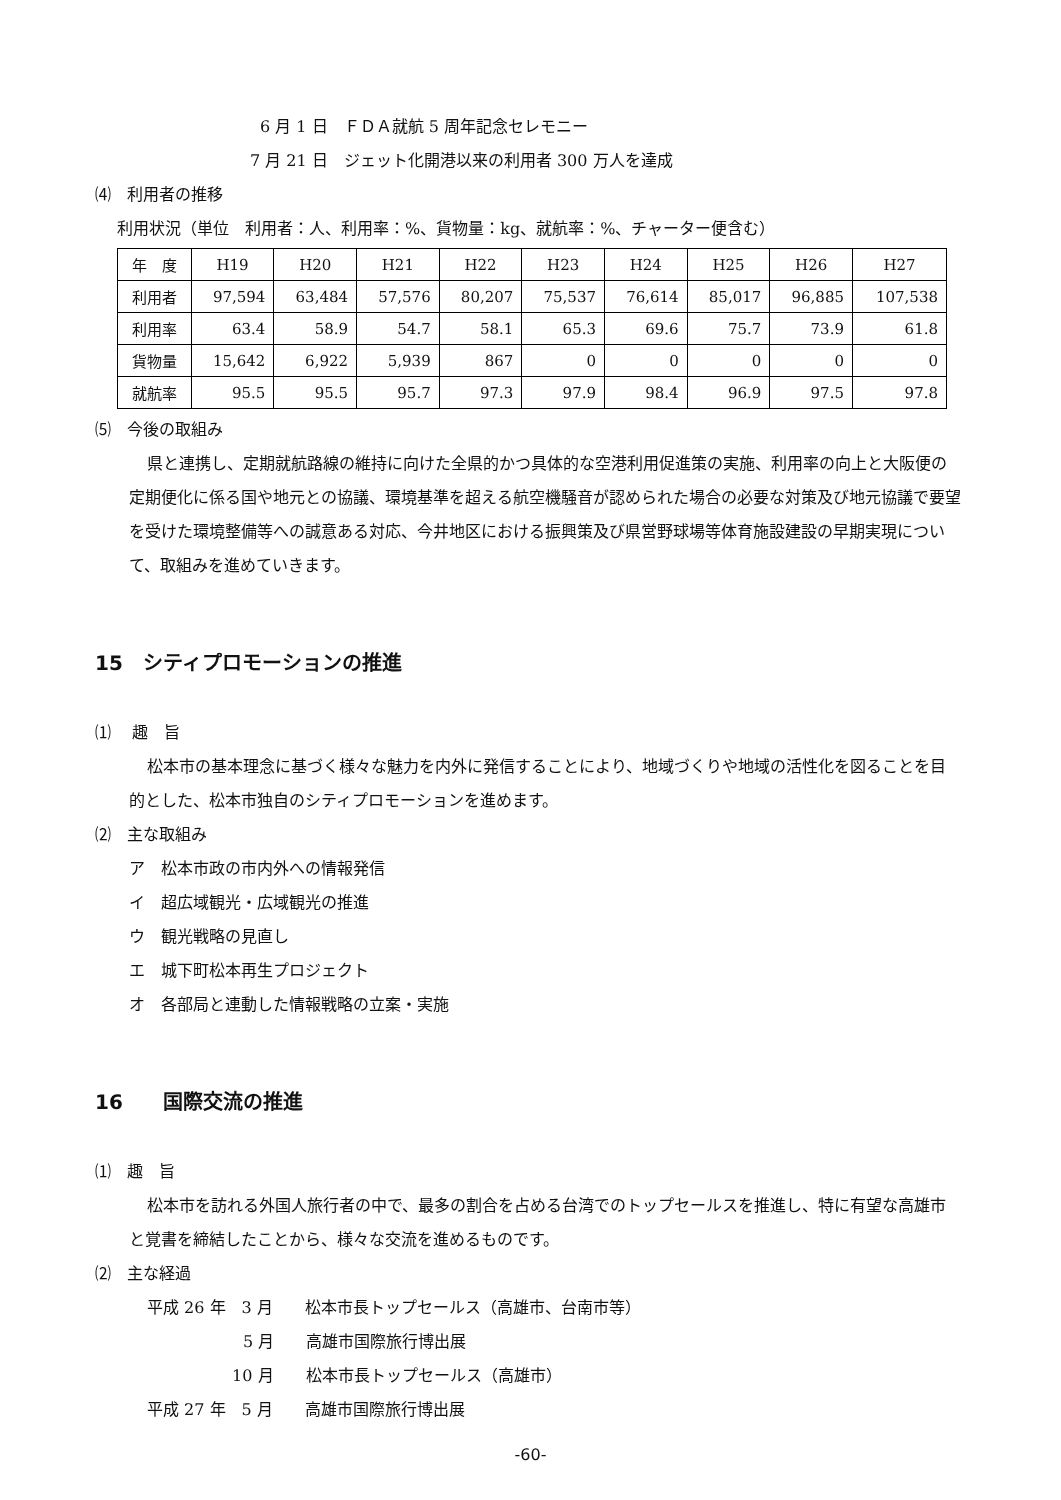6 月 1 日　ＦＤＡ就航 5 周年記念セレモニー
7 月 21 日　ジェット化開港以来の利用者 300 万人を達成
⑷　利用者の推移
利用状況（単位　利用者：人、利用率：%、貨物量：kg、就航率：%、チャーター便含む）
| 年 度 | H19 | H20 | H21 | H22 | H23 | H24 | H25 | H26 | H27 |
| 利用者 | 97,594 | 63,484 | 57,576 | 80,207 | 75,537 | 76,614 | 85,017 | 96,885 | 107,538 |
| 利用率 | 63.4 | 58.9 | 54.7 | 58.1 | 65.3 | 69.6 | 75.7 | 73.9 | 61.8 |
| 貨物量 | 15,642 | 6,922 | 5,939 | 867 | 0 | 0 | 0 | 0 | 0 |
| 就航率 | 95.5 | 95.5 | 95.7 | 97.3 | 97.9 | 98.4 | 96.9 | 97.5 | 97.8 |
⑸　今後の取組み
県と連携し、定期就航路線の維持に向けた全県的かつ具体的な空港利用促進策の実施、利用率の向上と大阪便の定期便化に係る国や地元との協議、環境基準を超える航空機騒音が認められた場合の必要な対策及び地元協議で要望を受けた環境整備等への誠意ある対応、今井地区における振興策及び県営野球場等体育施設建設の早期実現について、取組みを進めていきます。
15　シティプロモーションの推進
⑴　 趣　旨
松本市の基本理念に基づく様々な魅力を内外に発信することにより、地域づくりや地域の活性化を図ることを目的とした、松本市独自のシティプロモーションを進めます。
⑵　主な取組み
ア　松本市政の市内外への情報発信
イ　超広域観光・広域観光の推進
ウ　観光戦略の見直し
エ　城下町松本再生プロジェクト
オ　各部局と連動した情報戦略の立案・実施
16　　国際交流の推進
⑴　趣　旨
松本市を訪れる外国人旅行者の中で、最多の割合を占める台湾でのトップセールスを推進し、特に有望な高雄市と覚書を締結したことから、様々な交流を進めるものです。
⑵　主な経過
平成 26 年　3 月　　松本市長トップセールス（高雄市、台南市等）
　　　　　　5 月　　高雄市国際旅行博出展
　　　　　 10 月　　松本市長トップセールス（高雄市）
平成 27 年　5 月　　高雄市国際旅行博出展
-60-